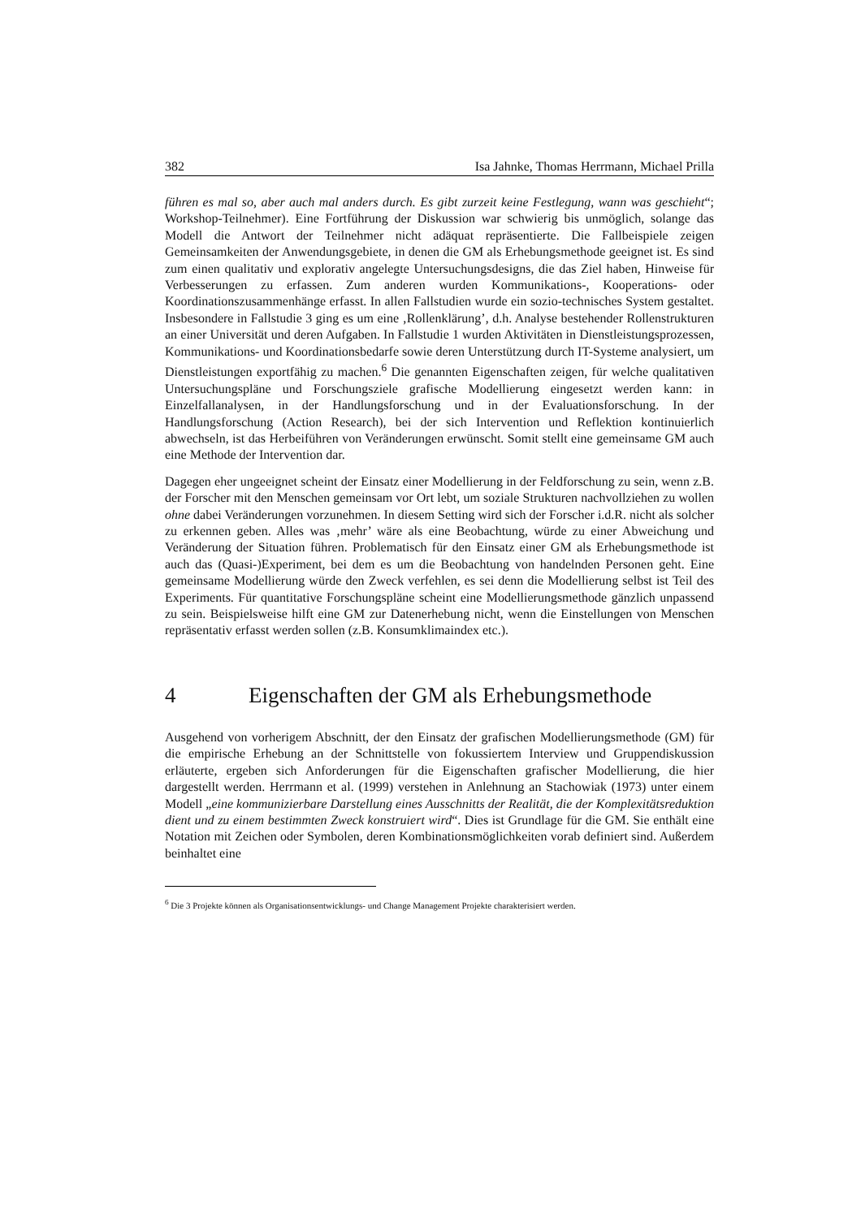382 Isa Jahnke, Thomas Herrmann, Michael Prilla
führen es mal so, aber auch mal anders durch. Es gibt zurzeit keine Festlegung, wann was geschieht“; Workshop-Teilnehmer). Eine Fortführung der Diskussion war schwierig bis unmöglich, solange das Modell die Antwort der Teilnehmer nicht adäquat repräsentierte. Die Fallbeispiele zeigen Gemeinsamkeiten der Anwendungsgebiete, in denen die GM als Erhebungsmethode geeignet ist. Es sind zum einen qualitativ und explorativ angelegte Untersuchungsdesigns, die das Ziel haben, Hinweise für Verbesserungen zu erfassen. Zum anderen wurden Kommunikations-, Kooperations- oder Koordinationszusammenhänge erfasst. In allen Fallstudien wurde ein sozio-technisches System gestaltet. Insbesondere in Fallstudie 3 ging es um eine ‚Rollenklärung’, d.h. Analyse bestehender Rollenstrukturen an einer Universität und deren Aufgaben. In Fallstudie 1 wurden Aktivitäten in Dienstleistungsprozessen, Kommunikations- und Koordinationsbedarfe sowie deren Unterstützung durch IT-Systeme analysiert, um Dienstleistungen exportfähig zu machen.<sup>6</sup> Die genannten Eigenschaften zeigen, für welche qualitativen Untersuchungspläne und Forschungsziele grafische Modellierung eingesetzt werden kann: in Einzelfallanalysen, in der Handlungsforschung und in der Evaluationsforschung. In der Handlungsforschung (Action Research), bei der sich Intervention und Reflektion kontinuierlich abwechseln, ist das Herbeiführen von Veränderungen erwünscht. Somit stellt eine gemeinsame GM auch eine Methode der Intervention dar.
Dagegen eher ungeeignet scheint der Einsatz einer Modellierung in der Feldforschung zu sein, wenn z.B. der Forscher mit den Menschen gemeinsam vor Ort lebt, um soziale Strukturen nachvollziehen zu wollen ohne dabei Veränderungen vorzunehmen. In diesem Setting wird sich der Forscher i.d.R. nicht als solcher zu erkennen geben. Alles was ‚mehr’ wäre als eine Beobachtung, würde zu einer Abweichung und Veränderung der Situation führen. Problematisch für den Einsatz einer GM als Erhebungsmethode ist auch das (Quasi-)Experiment, bei dem es um die Beobachtung von handelnden Personen geht. Eine gemeinsame Modellierung würde den Zweck verfehlen, es sei denn die Modellierung selbst ist Teil des Experiments. Für quantitative Forschungspläne scheint eine Modellierungsmethode gänzlich unpassend zu sein. Beispielsweise hilft eine GM zur Datenerhebung nicht, wenn die Einstellungen von Menschen repräsentativ erfasst werden sollen (z.B. Konsumklimaindex etc.).
4 Eigenschaften der GM als Erhebungsmethode
Ausgehend von vorherigem Abschnitt, der den Einsatz der grafischen Modellierungsmethode (GM) für die empirische Erhebung an der Schnittstelle von fokussiertem Interview und Gruppendiskussion erläuterte, ergeben sich Anforderungen für die Eigenschaften grafischer Modellierung, die hier dargestellt werden. Herrmann et al. (1999) verstehen in Anlehnung an Stachowiak (1973) unter einem Modell „eine kommunizierbare Darstellung eines Ausschnitts der Realität, die der Komplexitätsreduktion dient und zu einem bestimmten Zweck konstruiert wird“. Dies ist Grundlage für die GM. Sie enthält eine Notation mit Zeichen oder Symbolen, deren Kombinationsmöglichkeiten vorab definiert sind. Außerdem beinhaltet eine
<sup>6</sup> Die 3 Projekte können als Organisationsentwicklungs- und Change Management Projekte charakterisiert werden.